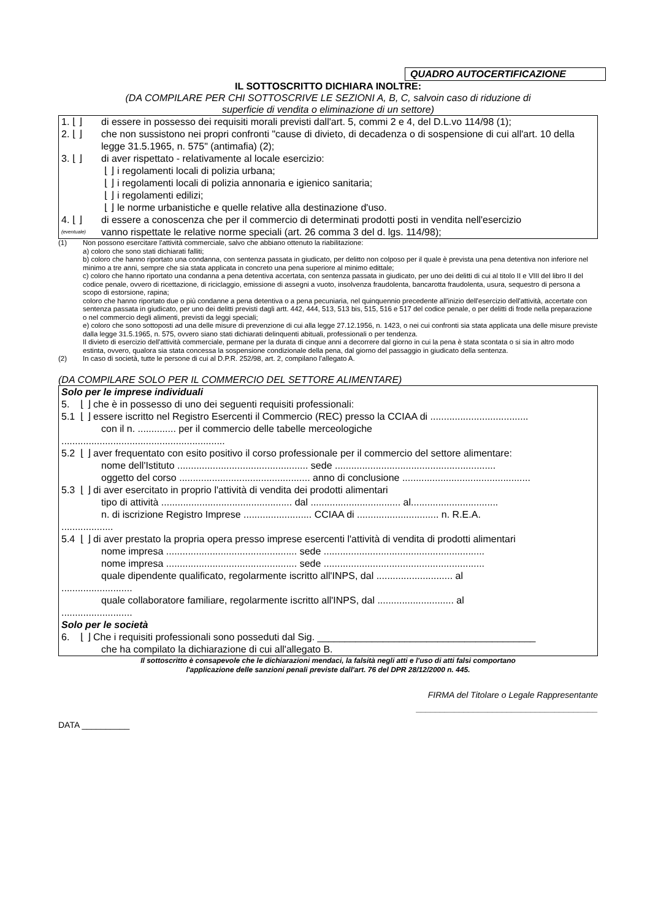QUADRO AUTOCERTIFICAZIONE
IL SOTTOSCRITTO DICHIARA INOLTRE:
(DA COMPILARE PER CHI SOTTOSCRIVE LE SEZIONI A, B, C, salvoin caso di riduzione di
superficie di vendita o eliminazione di un settore)
1. ⌊ ⌋ di essere in possesso dei requisiti morali previsti dall'art. 5, commi 2 e 4, del D.L.vo 114/98 (1);
2. ⌊ ⌋ che non sussistono nei propri confronti "cause di divieto, di decadenza o di sospensione di cui all'art. 10 della legge 31.5.1965, n. 575" (antimafia) (2);
3. ⌊ ⌋ di aver rispettato - relativamente al locale esercizio:
⌊ ⌋ i regolamenti locali di polizia urbana;
⌊ ⌋ i regolamenti locali di polizia annonaria e igienico sanitaria;
⌊ ⌋ i regolamenti edilizi;
⌊ ⌋ le norme urbanistiche e quelle relative alla destinazione d'uso.
4. ⌊ ⌋ di essere a conoscenza che per il commercio di determinati prodotti posti in vendita nell'esercizio
(eventuale) vanno rispettate le relative norme speciali (art. 26 comma 3 del d. lgs. 114/98);
(1) Non possono esercitare l'attività commerciale, salvo che abbiano ottenuto la riabilitazione:
a) coloro che sono stati dichiarati falliti;
b) coloro che hanno riportato una condanna, con sentenza passata in giudicato, per delitto non colposo per il quale è prevista una pena detentiva non inferiore nel minimo a tre anni, sempre che sia stata applicata in concreto una pena superiore al minimo edittale;
c) coloro che hanno riportato una condanna a pena detentiva accertata, con sentenza passata in giudicato, per uno dei delitti di cui al titolo II e VIII del libro II del codice penale, ovvero di ricettazione, di riciclaggio, emissione di assegni a vuoto, insolvenza fraudolenta, bancarotta fraudolenta, usura, sequestro di persona a scopo di estorsione, rapina;
coloro che hanno riportato due o più condanne a pena detentiva o a pena pecuniaria, nel quinquennio precedente all'inizio dell'esercizio dell'attività, accertate con sentenza passata in giudicato, per uno dei delitti previsti dagli artt. 442, 444, 513, 513 bis, 515, 516 e 517 del codice penale, o per delitti di frode nella preparazione o nel commercio degli alimenti, previsti da leggi speciali;
e) coloro che sono sottoposti ad una delle misure di prevenzione di cui alla legge 27.12.1956, n. 1423, o nei cui confronti sia stata applicata una delle misure previste dalla legge 31.5.1965, n. 575, ovvero siano stati dichiarati delinquenti abituali, professionali o per tendenza.
Il divieto di esercizio dell'attività commerciale, permane per la durata di cinque anni a decorrere dal giorno in cui la pena è stata scontata o si sia in altro modo estinta, ovvero, qualora sia stata concessa la sospensione condizionale della pena, dal giorno del passaggio in giudicato della sentenza.
(2) In caso di società, tutte le persone di cui al D.P.R. 252/98, art. 2, compilano l'allegato A.
(DA COMPILARE SOLO PER IL COMMERCIO DEL SETTORE ALIMENTARE)
Solo per le imprese individuali
5. ⌊ ⌋ che è in possesso di uno dei seguenti requisiti professionali:
5.1 ⌊ ⌋ essere iscritto nel Registro Esercenti il Commercio (REC) presso la CCIAA di ....................................
con il n. .............. per il commercio delle tabelle merceologiche
............................................................
5.2 ⌊ ⌋ aver frequentato con esito positivo il corso professionale per il commercio del settore alimentare:
nome dell'Istituto ................................................ sede ...........................................................
oggetto del corso ................................................ anno di conclusione ...............................................
5.3 ⌊ ⌋ di aver esercitato in proprio l'attività di vendita dei prodotti alimentari
tipo di attività ................................................ dal ................................. al................................
n. di iscrizione Registro Imprese ......................... CCIAA di .............................. n. R.E.A.
...................
5.4 ⌊ ⌋ di aver prestato la propria opera presso imprese esercenti l'attività di vendita di prodotti alimentari
nome impresa ................................................ sede ...........................................................
nome impresa ................................................ sede ...........................................................
quale dipendente qualificato, regolarmente iscritto all'INPS, dal ............................ al
..........................
quale collaboratore familiare, regolarmente iscritto all'INPS, dal ............................ al
..........................
Solo per le società
6. ⌊ ⌋ Che i requisiti professionali sono posseduti dal Sig. ________________________________________
che ha compilato la dichiarazione di cui all'allegato B.
Il sottoscritto è consapevole che le dichiarazioni mendaci, la falsità negli atti e l'uso di atti falsi comportano
l'applicazione delle sanzioni penali previste dall'art. 76 del DPR 28/12/2000 n. 445.
FIRMA del Titolare o Legale Rappresentante
______________________________________
DATA __________